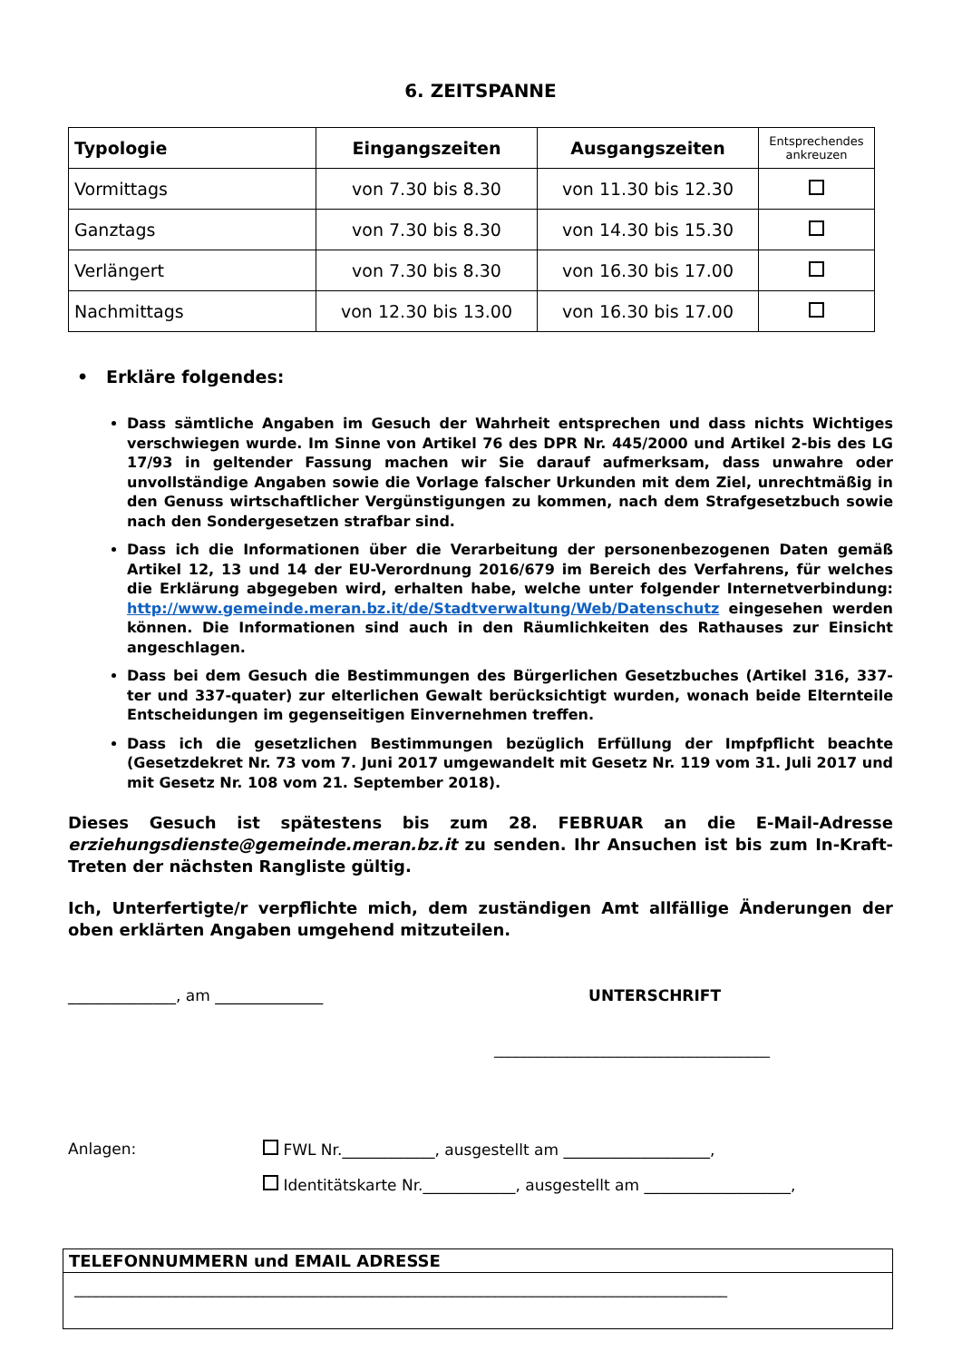6. ZEITSPANNE
| Typologie | Eingangszeiten | Ausgangszeiten | Entsprechendes ankreuzen |
| --- | --- | --- | --- |
| Vormittags | von 7.30 bis 8.30 | von 11.30 bis 12.30 | |
| Ganztags | von 7.30 bis 8.30 | von 14.30 bis 15.30 | |
| Verlängert | von 7.30 bis 8.30 | von 16.30 bis 17.00 | |
| Nachmittags | von 12.30 bis 13.00 | von 16.30 bis 17.00 | |
• Erkläre folgendes:
Dass sämtliche Angaben im Gesuch der Wahrheit entsprechen und dass nichts Wichtiges verschwiegen wurde. Im Sinne von Artikel 76 des DPR Nr. 445/2000 und Artikel 2-bis des LG 17/93 in geltender Fassung machen wir Sie darauf aufmerksam, dass unwahre oder unvollständige Angaben sowie die Vorlage falscher Urkunden mit dem Ziel, unrechtmäßig in den Genuss wirtschaftlicher Vergünstigungen zu kommen, nach dem Strafgesetzbuch sowie nach den Sondergesetzen strafbar sind.
Dass ich die Informationen über die Verarbeitung der personenbezogenen Daten gemäß Artikel 12, 13 und 14 der EU-Verordnung 2016/679 im Bereich des Verfahrens, für welches die Erklärung abgegeben wird, erhalten habe, welche unter folgender Internetverbindung: http://www.gemeinde.meran.bz.it/de/Stadtverwaltung/Web/Datenschutz eingesehen werden können. Die Informationen sind auch in den Räumlichkeiten des Rathauses zur Einsicht angeschlagen.
Dass bei dem Gesuch die Bestimmungen des Bürgerlichen Gesetzbuches (Artikel 316, 337-ter und 337-quater) zur elterlichen Gewalt berücksichtigt wurden, wonach beide Elternteile Entscheidungen im gegenseitigen Einvernehmen treffen.
Dass ich die gesetzlichen Bestimmungen bezüglich Erfüllung der Impfpflicht beachte (Gesetzdekret Nr. 73 vom 7. Juni 2017 umgewandelt mit Gesetz Nr. 119 vom 31. Juli 2017 und mit Gesetz Nr. 108 vom 21. September 2018).
Dieses Gesuch ist spätestens bis zum 28. FEBRUAR an die E-Mail-Adresse erziehungsdienste@gemeinde.meran.bz.it zu senden. Ihr Ansuchen ist bis zum In-Kraft-Treten der nächsten Rangliste gültig.
Ich, Unterfertigte/r verpflichte mich, dem zuständigen Amt allfällige Änderungen der oben erklärten Angaben umgehend mitzuteilen.
______________, am ______________ UNTERSCHRIFT
______________________________________
Anlagen: FWL Nr.____________, ausgestellt am ___________________, Identitätskarte Nr.____________, ausgestellt am ___________________,
TELEFONNUMMERN und EMAIL ADRESSE
__________________________________________________________________________________________